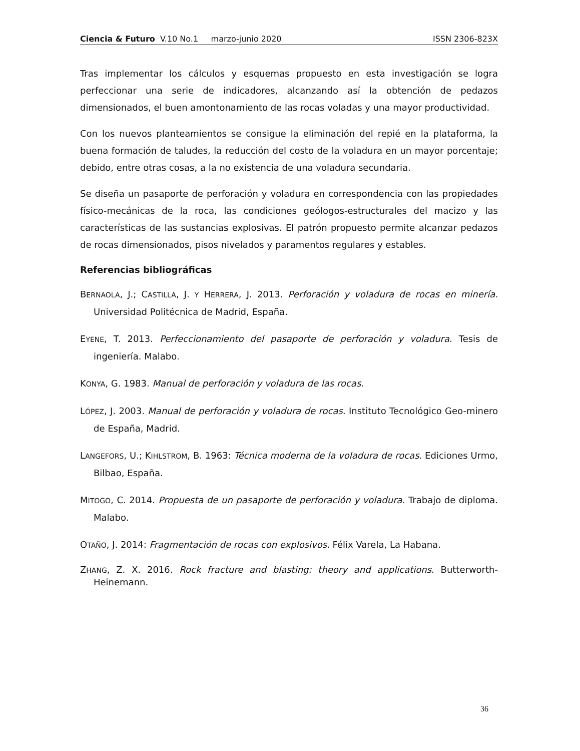Ciencia & Futuro V.10 No.1 marzo-junio 2020 ISSN 2306-823X
Tras implementar los cálculos y esquemas propuesto en esta investigación se logra perfeccionar una serie de indicadores, alcanzando así la obtención de pedazos dimensionados, el buen amontonamiento de las rocas voladas y una mayor productividad.
Con los nuevos planteamientos se consigue la eliminación del repié en la plataforma, la buena formación de taludes, la reducción del costo de la voladura en un mayor porcentaje; debido, entre otras cosas, a la no existencia de una voladura secundaria.
Se diseña un pasaporte de perforación y voladura en correspondencia con las propiedades físico-mecánicas de la roca, las condiciones geólogos-estructurales del macizo y las características de las sustancias explosivas. El patrón propuesto permite alcanzar pedazos de rocas dimensionados, pisos nivelados y paramentos regulares y estables.
Referencias bibliográficas
BERNAOLA, J.; CASTILLA, J. Y HERRERA, J. 2013. Perforación y voladura de rocas en minería. Universidad Politécnica de Madrid, España.
EYENE, T. 2013. Perfeccionamiento del pasaporte de perforación y voladura. Tesis de ingeniería. Malabo.
KONYA, G. 1983. Manual de perforación y voladura de las rocas.
LÓPEZ, J. 2003. Manual de perforación y voladura de rocas. Instituto Tecnológico Geo-minero de España, Madrid.
LANGEFORS, U.; KIHLSTROM, B. 1963: Técnica moderna de la voladura de rocas. Ediciones Urmo, Bilbao, España.
MITOGO, C. 2014. Propuesta de un pasaporte de perforación y voladura. Trabajo de diploma. Malabo.
OTAÑO, J. 2014: Fragmentación de rocas con explosivos. Félix Varela, La Habana.
ZHANG, Z. X. 2016. Rock fracture and blasting: theory and applications. Butterworth-Heinemann.
36